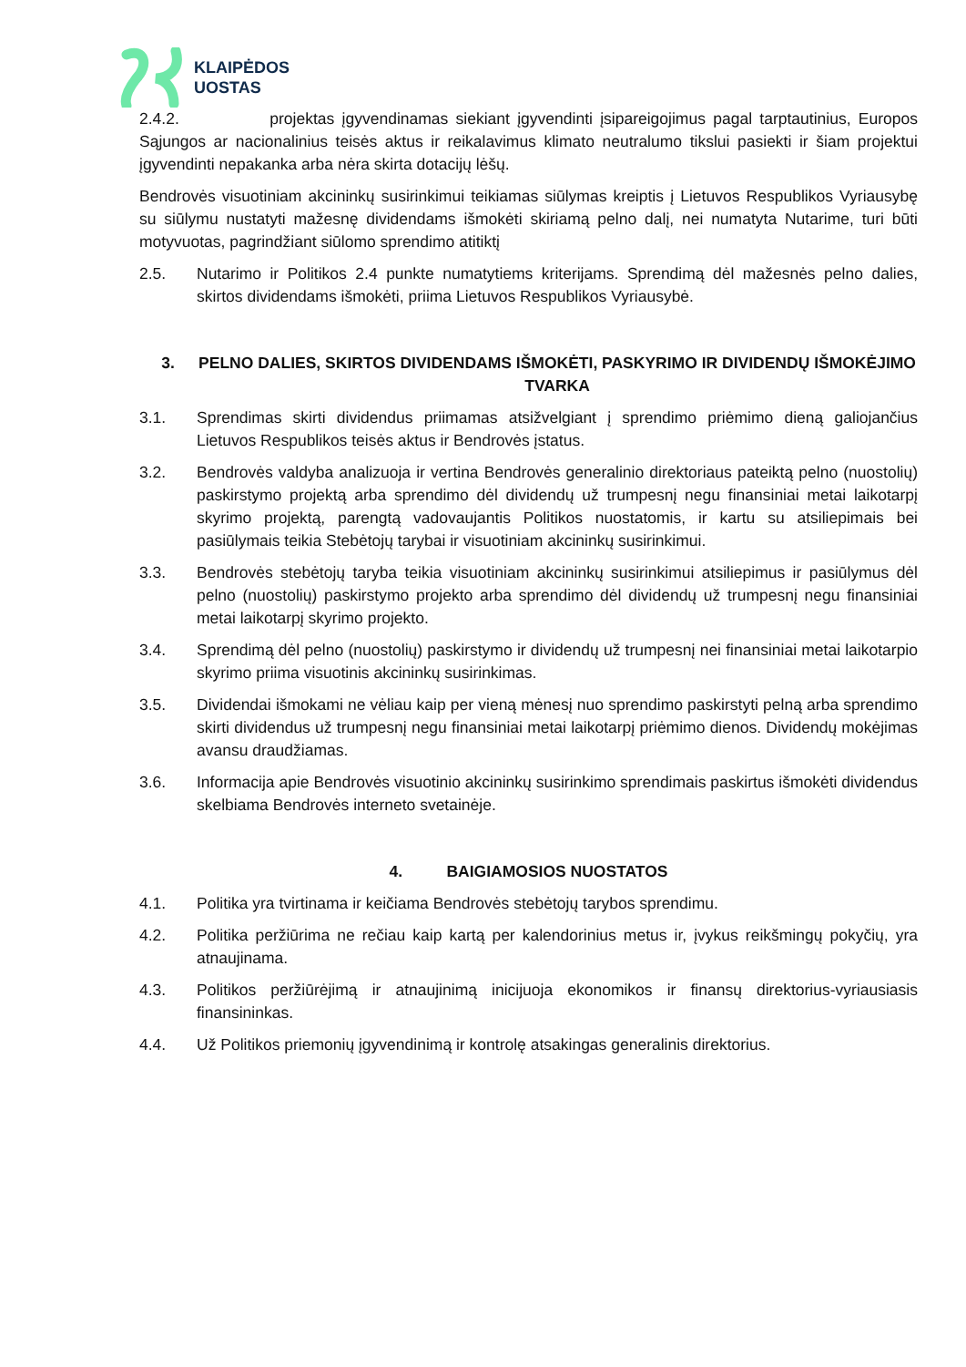KLAIPĖDOS
UOSTAS
2.4.2. projektas įgyvendinamas siekiant įgyvendinti įsipareigojimus pagal tarptautinius, Europos Sąjungos ar nacionalinius teisės aktus ir reikalavimus klimato neutralumo tikslui pasiekti ir šiam projektui įgyvendinti nepakanka arba nėra skirta dotacijų lėšų.
Bendrovės visuotiniam akcininkų susirinkimui teikiamas siūlymas kreiptis į Lietuvos Respublikos Vyriausybę su siūlymu nustatyti mažesnę dividendams išmokėti skiriamą pelno dalį, nei numatyta Nutarime, turi būti motyvuotas, pagrindžiant siūlomo sprendimo atitiktį
2.5. Nutarimo ir Politikos 2.4 punkte numatytiems kriterijams. Sprendimą dėl mažesnės pelno dalies, skirtos dividendams išmokėti, priima Lietuvos Respublikos Vyriausybė.
3. PELNO DALIES, SKIRTOS DIVIDENDAMS IŠMOKĖTI, PASKYRIMO IR DIVIDENDŲ IŠMOKĖJIMO TVARKA
3.1. Sprendimas skirti dividendus priimamas atsižvelgiant į sprendimo priėmimo dieną galiojančius Lietuvos Respublikos teisės aktus ir Bendrovės įstatus.
3.2. Bendrovės valdyba analizuoja ir vertina Bendrovės generalinio direktoriaus pateiktą pelno (nuostolių) paskirstymo projektą arba sprendimo dėl dividendų už trumpesnį negu finansiniai metai laikotarpį skyrimo projektą, parengtą vadovaujantis Politikos nuostatomis, ir kartu su atsiliepimais bei pasiūlymais teikia Stebėtojų tarybai ir visuotiniam akcininkų susirinkimui.
3.3. Bendrovės stebėtojų taryba teikia visuotiniam akcininkų susirinkimui atsiliepimus ir pasiūlymus dėl pelno (nuostolių) paskirstymo projekto arba sprendimo dėl dividendų už trumpesnį negu finansiniai metai laikotarpį skyrimo projekto.
3.4. Sprendimą dėl pelno (nuostolių) paskirstymo ir dividendų už trumpesnį nei finansiniai metai laikotarpio skyrimo priima visuotinis akcininkų susirinkimas.
3.5. Dividendai išmokami ne vėliau kaip per vieną mėnesį nuo sprendimo paskirstyti pelną arba sprendimo skirti dividendus už trumpesnį negu finansiniai metai laikotarpį priėmimo dienos. Dividendų mokėjimas avansu draudžiamas.
3.6. Informacija apie Bendrovės visuotinio akcininkų susirinkimo sprendimais paskirtus išmokėti dividendus skelbiama Bendrovės interneto svetainėje.
4. BAIGIAMOSIOS NUOSTATOS
4.1. Politika yra tvirtinama ir keičiama Bendrovės stebėtojų tarybos sprendimu.
4.2. Politika peržiūrima ne rečiau kaip kartą per kalendorinius metus ir, įvykus reikšmingų pokyčių, yra atnaujinama.
4.3. Politikos peržiūrėjimą ir atnaujinimą inicijuoja ekonomikos ir finansų direktorius-vyriausiasis finansininkas.
4.4. Už Politikos priemonių įgyvendinimą ir kontrolę atsakingas generalinis direktorius.